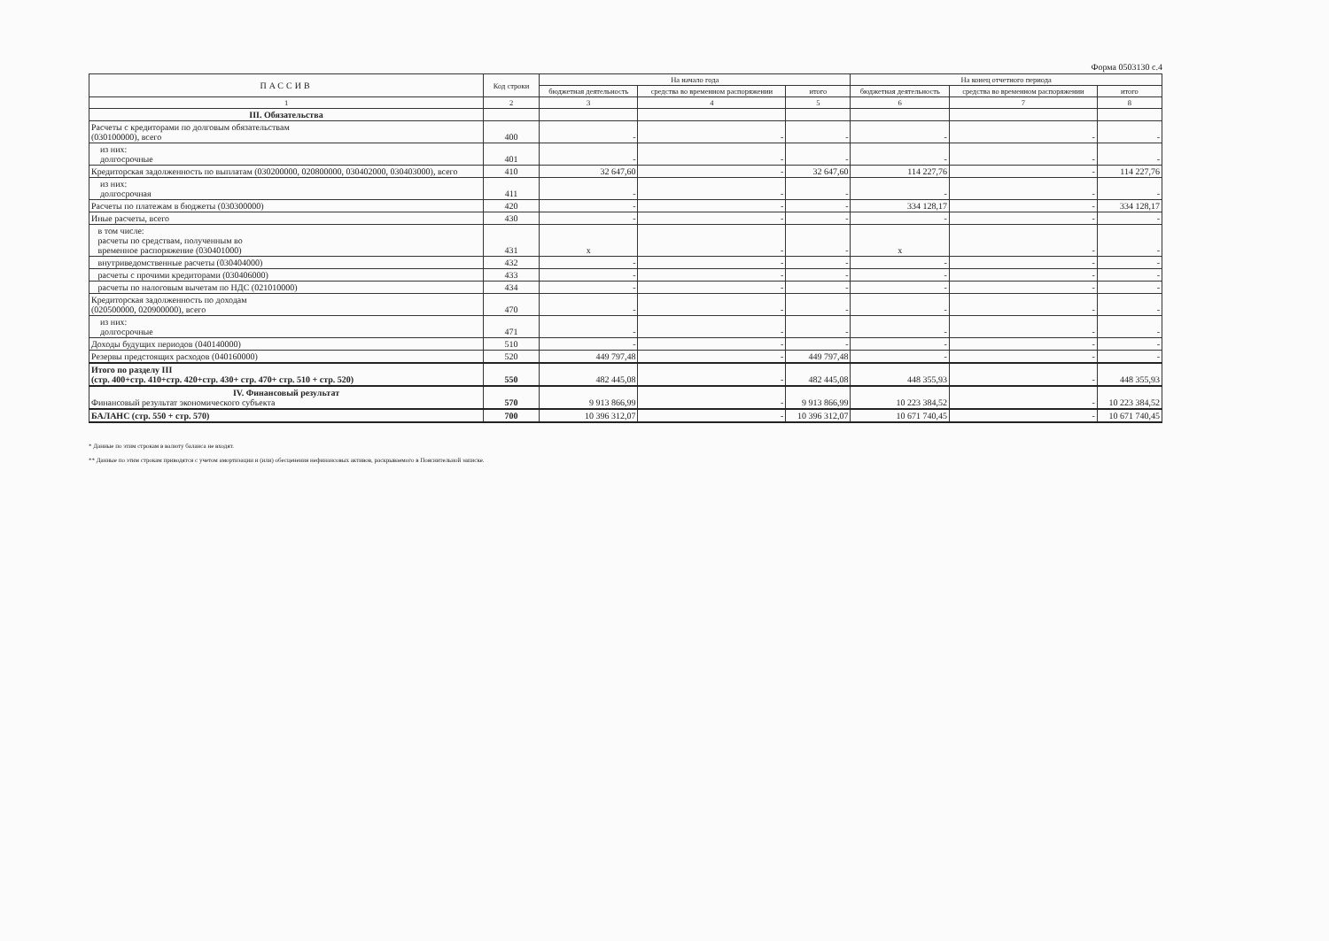Форма 0503130 с.4
| ПАССИВ | Код строки | На начало года | | | На конец отчетного периода | | |
| --- | --- | --- | --- | --- | --- | --- | --- |
| | | бюджетная деятельность | средства во временном распоряжении | итого | бюджетная деятельность | средства во временном распоряжении | итого |
| 1 | 2 | 3 | 4 | 5 | 6 | 7 | 8 |
| III. Обязательства | | | | | | | |
| Расчеты с кредиторами по долговым обязательствам (030100000), всего | 400 | - | - | - | - | - | - |
| из них: долгосрочные | 401 | - | - | - | - | - | - |
| Кредиторская задолженность по выплатам (030200000, 020800000, 030402000, 030403000), всего | 410 | 32 647,60 | - | 32 647,60 | 114 227,76 | - | 114 227,76 |
| из них: долгосрочная | 411 | - | - | - | - | - | - |
| Расчеты по платежам в бюджеты (030300000) | 420 | - | - | - | 334 128,17 | - | 334 128,17 |
| Иные расчеты, всего | 430 | - | - | - | - | - | - |
| в том числе: расчеты по средствам, полученным во временное распоряжение (030401000) | 431 | x | - | - | x | - | - |
| внутриведомственные расчеты (030404000) | 432 | - | - | - | - | - | - |
| расчеты с прочими кредиторами (030406000) | 433 | - | - | - | - | - | - |
| расчеты по налоговым вычетам по НДС (021010000) | 434 | - | - | - | - | - | - |
| Кредиторская задолженность по доходам (020500000, 020900000), всего | 470 | - | - | - | - | - | - |
| из них: долгосрочные | 471 | - | - | - | - | - | - |
| Доходы будущих периодов (040140000) | 510 | - | - | - | - | - | - |
| Резервы предстоящих расходов (040160000) | 520 | 449 797,48 | - | 449 797,48 | - | - | - |
| Итого по разделу III (стр. 400+стр. 410+стр. 420+стр. 430+ стр. 470+ стр. 510 + стр. 520) | 550 | 482 445,08 | - | 482 445,08 | 448 355,93 | - | 448 355,93 |
| IV. Финансовый результат Финансовый результат экономического субъекта | 570 | 9 913 866,99 | - | 9 913 866,99 | 10 223 384,52 | - | 10 223 384,52 |
| БАЛАНС (стр. 550 + стр. 570) | 700 | 10 396 312,07 | - | 10 396 312,07 | 10 671 740,45 | - | 10 671 740,45 |
* Данные по этим строкам в валюту баланса не входят.
** Данные по этим строкам приводятся с учетом амортизации и (или) обесценения нефинансовых активов, раскрываемого в Пояснительной записке.